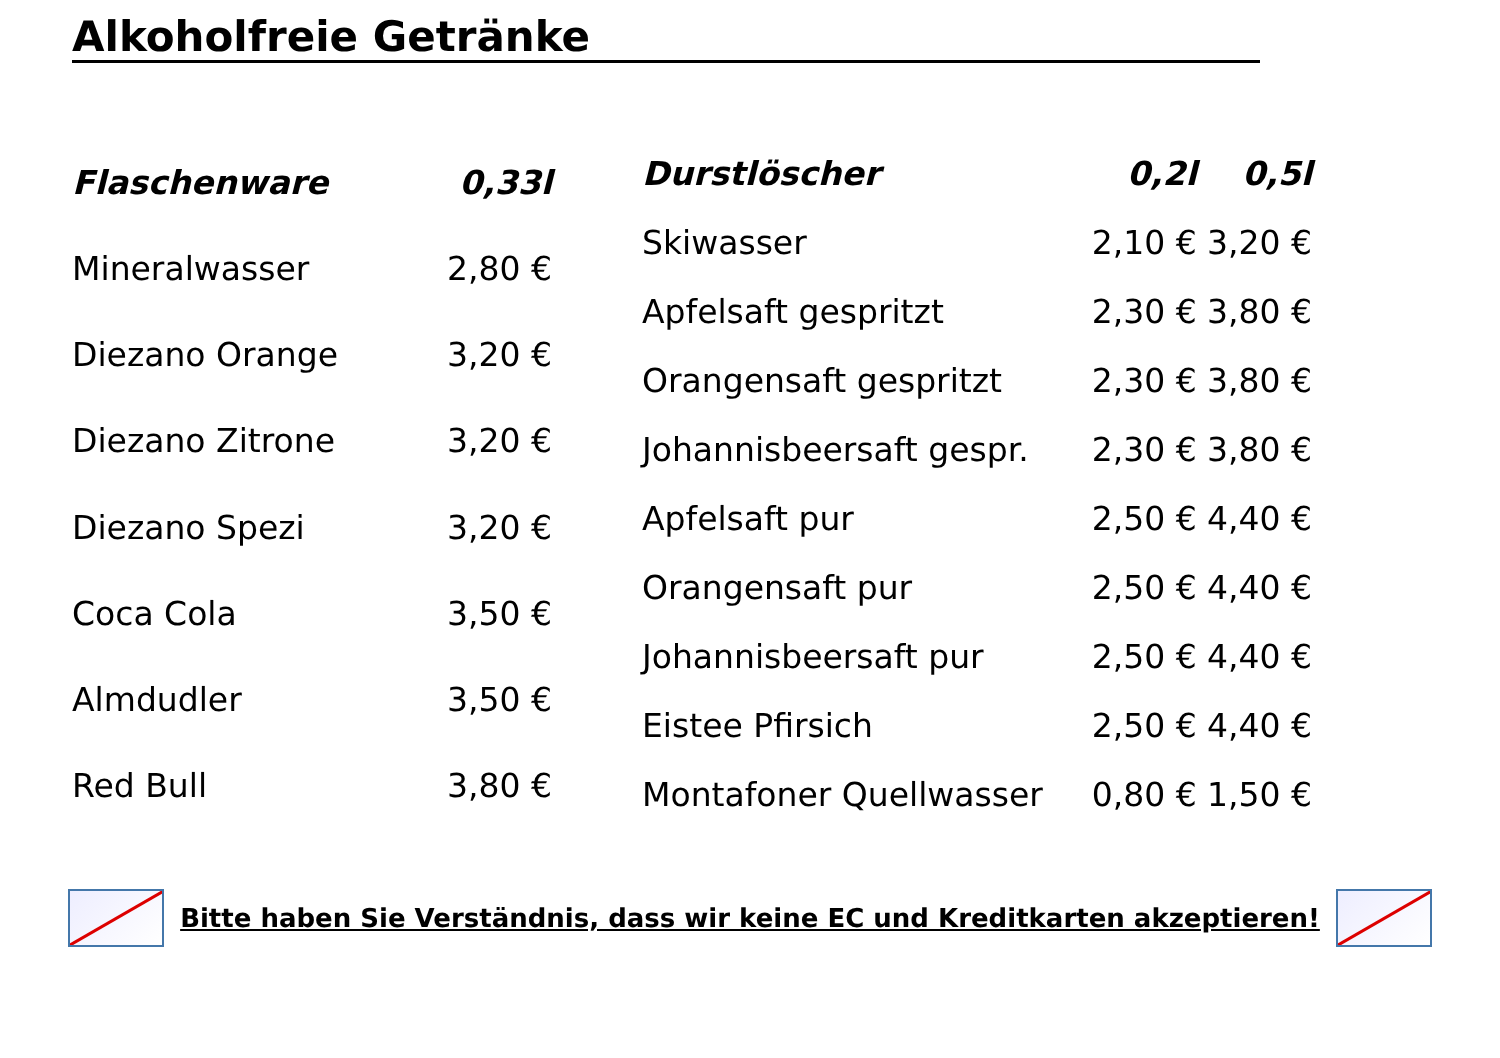Alkoholfreie Getränke
| Flaschenware | 0,33l |
| --- | --- |
| Mineralwasser | 2,80 € |
| Diezano Orange | 3,20 € |
| Diezano Zitrone | 3,20 € |
| Diezano Spezi | 3,20 € |
| Coca Cola | 3,50 € |
| Almdudler | 3,50 € |
| Red Bull | 3,80 € |
| Durstlöscher | 0,2l | 0,5l |
| --- | --- | --- |
| Skiwasser | 2,10 € | 3,20 € |
| Apfelsaft gespritzt | 2,30 € | 3,80 € |
| Orangensaft gespritzt | 2,30 € | 3,80 € |
| Johannisbeersaft gespr. | 2,30 € | 3,80 € |
| Apfelsaft pur | 2,50 € | 4,40 € |
| Orangensaft pur | 2,50 € | 4,40 € |
| Johannisbeersaft pur | 2,50 € | 4,40 € |
| Eistee Pfirsich | 2,50 € | 4,40 € |
| Montafoner Quellwasser | 0,80 € | 1,50 € |
Bitte haben Sie Verständnis, dass wir keine EC und Kreditkarten akzeptieren!